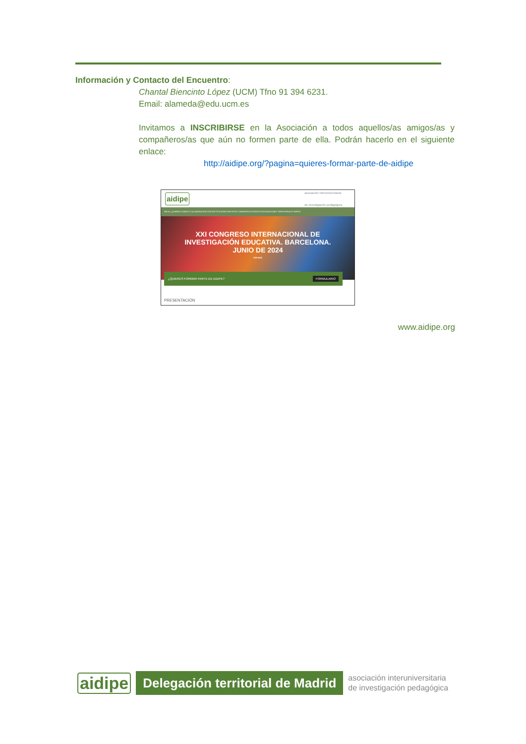Información y Contacto del Encuentro:
Chantal Biencinto López (UCM) Tfno 91 394 6231.
Email: alameda@edu.ucm.es
Invitamos a INSCRIBIRSE en la Asociación a todos aquellos/as amigos/as y compañeros/as que aún no formen parte de ella. Podrán hacerlo en el siguiente enlace:
http://aidipe.org/?pagina=quieres-formar-parte-de-aidipe
aidipe asociación interuniversitaria
de investigación pedagógica
INICIO ¿QUIÉNES SOMOS? COLABORACIÓN CON INSTITUCIONES REVISTAS CONGRESOS EVENTOS DELEGACIONES TERRITORIALES REDES
XXI CONGRESO INTERNACIONAL DE
INVESTIGACIÓN EDUCATIVA. BARCELONA.
JUNIO DE 2024
VER MÁS
¿QUIERES FORMAR PARTE DE AIDIPE? FORMULARIO
PRESENTACIÓN
www.aidipe.org
aidipe Delegación territorial de Madrid asociación interuniversitaria
de investigación pedagógica